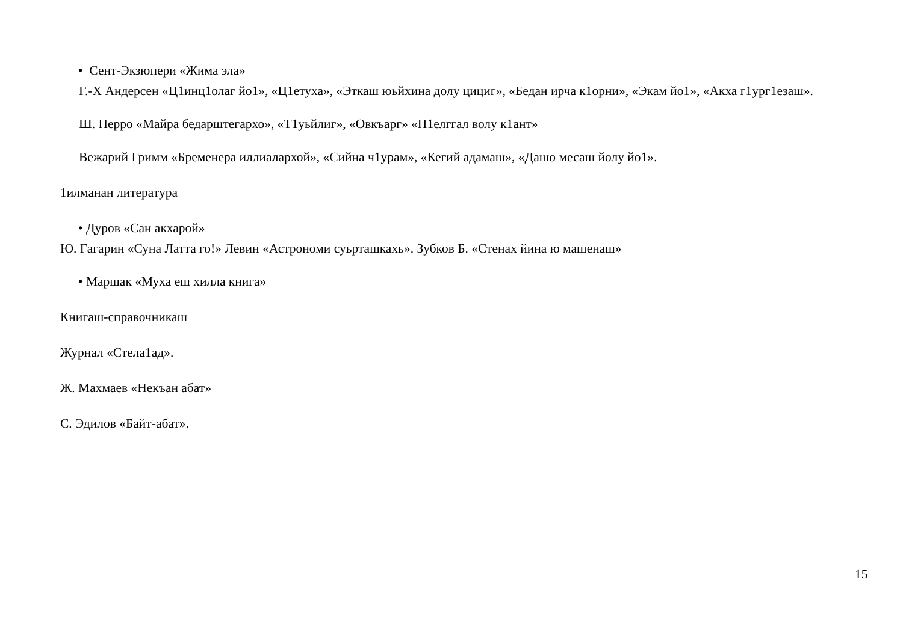• Сент-Экзюпери «Жима эла»
Г.-Х Андерсен «Ц1инц1олаг йо1», «Ц1етуха», «Эткаш юьйхина долу цициг», «Бедан ирча к1орни», «Экам йо1», «Акха г1ург1езаш».
Ш. Перро «Майра бедарштегархо», «Т1уьйлиг», «Овкъарг» «П1елггал волу к1ант»
Вежарий Гримм «Бременера иллиалархой», «Сийна ч1урам», «Кегий адамаш», «Дашо месаш йолу йо1».
1илманан литература
• Дуров «Сан акхарой»
Ю. Гагарин «Суна Латта го!» Левин «Астрономи суьрташкахь». Зубков Б. «Стенах йина ю машенаш»
• Маршак «Муха еш хилла книга»
Книгаш-справочникаш
Журнал «Стела1ад».
Ж. Махмаев «Некъан абат»
С. Эдилов «Байт-абат».
15